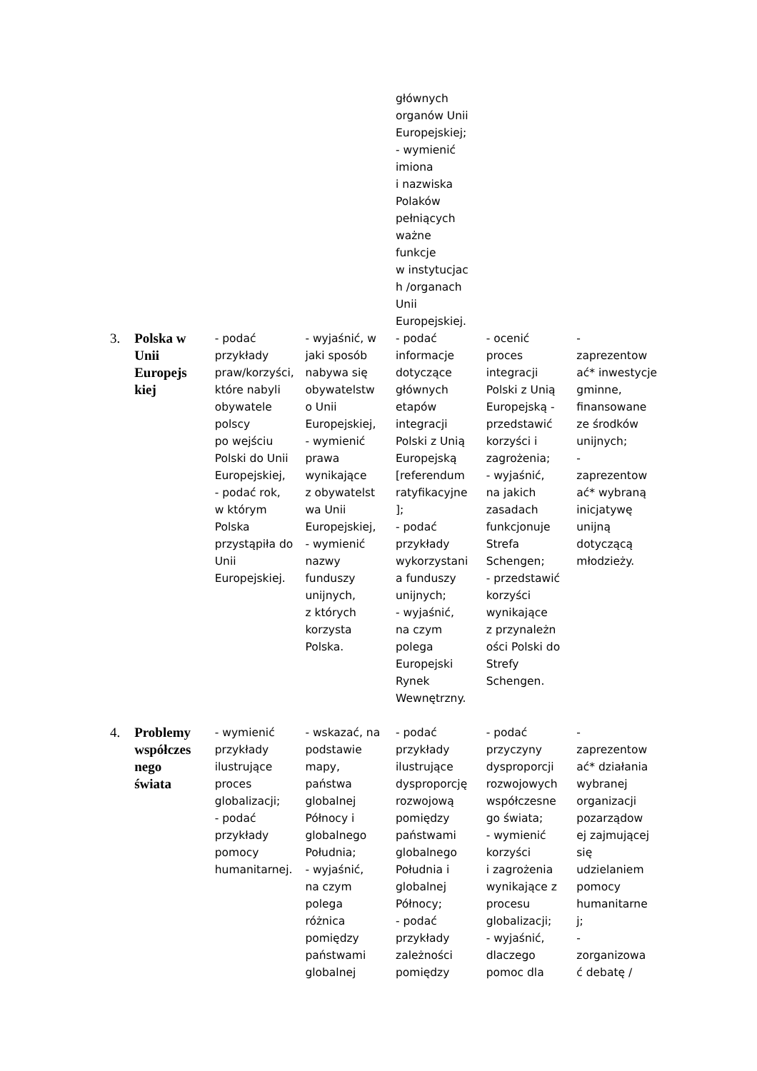| | | | | głównych organów Unii Europejskiej; - wymienić imiona i nazwiska Polaków pełniących ważne funkcje w instytucjac h /organach Unii Europejskiej. | | |
| 3. | Polska w Unii Europejs kiej | - podać przykłady praw/korzyści, które nabyli obywatele polscy po wejściu Polski do Unii Europejskiej, - podać rok, w którym Polska przystąpiła do Unii Europejskiej. | - wyjaśnić, w jaki sposób nabywa się obywatelstw o Unii Europejskiej, - wymienić prawa wynikające z obywatelst wa Unii Europejskiej, - wymienić nazwy funduszy unijnych, z których korzysta Polska. | - podać informacje dotyczące głównych etapów integracji Polski z Unią Europejską [referendum ratyfikacyjne ]; - podać przykłady wykorzystani a funduszy unijnych; - wyjaśnić, na czym polega Europejski Rynek Wewnętrzny. | - ocenić proces integracji Polski z Unią Europejską - przedstawić korzyści i zagrożenia; - wyjaśnić, na jakich zasadach funkcjonuje Strefa Schengen; - przedstawić korzyści wynikające z przynależn ości Polski do Strefy Schengen. | - zaprezentow ać* inwestycje gminne, finansowane ze środków unijnych; - zaprezentow ać* wybraną inicjatywę unijną dotyczącą młodzieży. |
| 4. | Problemy współczes nego świata | - wymienić przykłady ilustrujące proces globalizacji; - podać przykłady pomocy humanitarnej. | - wskazać, na podstawie mapy, państwa globalnej Północy i globalnego Południa; - wyjaśnić, na czym polega różnica pomiędzy państwami globalnej | - podać przykłady ilustrujące dysproporcję rozwojową pomiędzy państwami globalnego Południa i globalnej Północy; - podać przykłady zależności pomiędzy | - podać przyczyny dysproporcji rozwojowych współczesne go świata; - wymienić korzyści i zagrożenia wynikające z procesu globalizacji; - wyjaśnić, dlaczego pomoc dla | - zaprezentow ać* działania wybranej organizacji pozarządow ej zajmującej się udzielaniem pomocy humanitarne j; - zorganizowa ć debatę / |